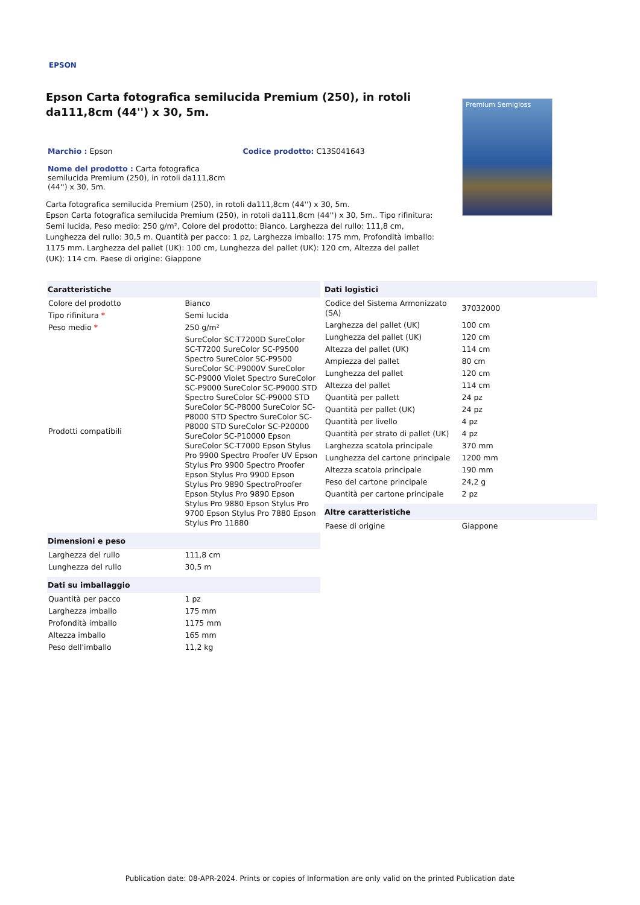EPSON
Epson Carta fotografica semilucida Premium (250), in rotoli da111,8cm (44'') x 30, 5m.
Marchio : Epson Codice prodotto: C13S041643
Nome del prodotto : Carta fotografica semilucida Premium (250), in rotoli da111,8cm (44'') x 30, 5m.
Premium Semigloss
Carta fotografica semilucida Premium (250), in rotoli da111,8cm (44'') x 30, 5m.
Epson Carta fotografica semilucida Premium (250), in rotoli da111,8cm (44'') x 30, 5m.. Tipo rifinitura: Semi lucida, Peso medio: 250 g/m², Colore del prodotto: Bianco. Larghezza del rullo: 111,8 cm, Lunghezza del rullo: 30,5 m. Quantità per pacco: 1 pz, Larghezza imballo: 175 mm, Profondità imballo: 1175 mm. Larghezza del pallet (UK): 100 cm, Lunghezza del pallet (UK): 120 cm, Altezza del pallet (UK): 114 cm. Paese di origine: Giappone
| Caratteristiche | |
| --- | --- |
| Colore del prodotto | Bianco |
| Tipo rifinitura * | Semi lucida |
| Peso medio * | 250 g/m² |
| Prodotti compatibili | SureColor SC-T7200D SureColor SC-T7200 SureColor SC-P9500 Spectro SureColor SC-P9500 SureColor SC-P9000V SureColor SC-P9000 Violet Spectro SureColor SC-P9000 SureColor SC-P9000 STD Spectro SureColor SC-P9000 STD SureColor SC-P8000 SureColor SC-P8000 STD Spectro SureColor SC-P8000 STD SureColor SC-P20000 SureColor SC-P10000 Epson SureColor SC-T7000 Epson Stylus Pro 9900 Spectro Proofer UV Epson Stylus Pro 9900 Spectro Proofer Epson Stylus Pro 9900 Epson Stylus Pro 9890 SpectroProofer Epson Stylus Pro 9890 Epson Stylus Pro 9880 Epson Stylus Pro 9700 Epson Stylus Pro 7880 Epson Stylus Pro 11880 |
| Dimensioni e peso | |
| --- | --- |
| Larghezza del rullo | 111,8 cm |
| Lunghezza del rullo | 30,5 m |
| Dati su imballaggio | |
| --- | --- |
| Quantità per pacco | 1 pz |
| Larghezza imballo | 175 mm |
| Profondità imballo | 1175 mm |
| Altezza imballo | 165 mm |
| Peso dell'imballo | 11,2 kg |
| Dati logistici | |
| --- | --- |
| Codice del Sistema Armonizzato (SA) | 37032000 |
| Larghezza del pallet (UK) | 100 cm |
| Lunghezza del pallet (UK) | 120 cm |
| Altezza del pallet (UK) | 114 cm |
| Ampiezza del pallet | 80 cm |
| Lunghezza del pallet | 120 cm |
| Altezza del pallet | 114 cm |
| Quantità per pallett | 24 pz |
| Quantità per pallet (UK) | 24 pz |
| Quantità per livello | 4 pz |
| Quantità per strato di pallet (UK) | 4 pz |
| Larghezza scatola principale | 370 mm |
| Lunghezza del cartone principale | 1200 mm |
| Altezza scatola principale | 190 mm |
| Peso del cartone principale | 24,2 g |
| Quantità per cartone principale | 2 pz |
| Altre caratteristiche | |
| --- | --- |
| Paese di origine | Giappone |
Publication date: 08-APR-2024. Prints or copies of Information are only valid on the printed Publication date